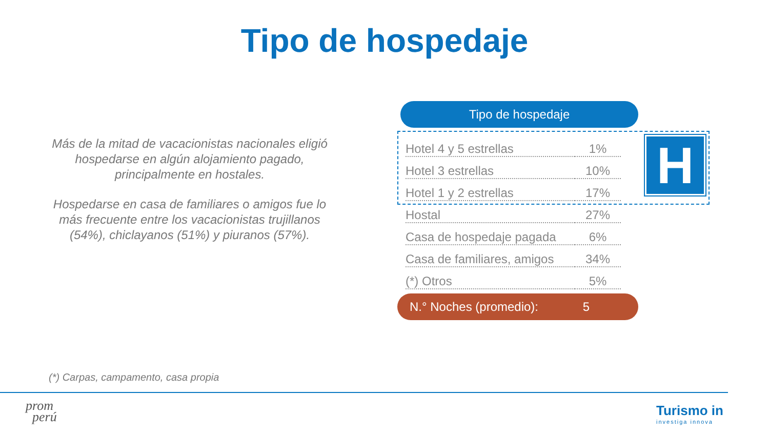Tipo de hospedaje
Más de la mitad de vacacionistas nacionales eligió hospedarse en algún alojamiento pagado, principalmente en hostales.
Hospedarse en casa de familiares o amigos fue lo más frecuente entre los vacacionistas trujillanos (54%), chiclayanos (51%) y piuranos (57%).
H
Tipo de hospedaje
| Hotel 4 y 5 estrellas | 1% |
| Hotel 3 estrellas | 10% |
| Hotel 1 y 2 estrellas | 17% |
| Hostal | 27% |
| Casa de hospedaje pagada | 6% |
| Casa de familiares, amigos | 34% |
| (*) Otros | 5% |
N.° Noches (promedio): 5
(*) Carpas, campamento, casa propia
prom
perú
Turismo in
investiga innova